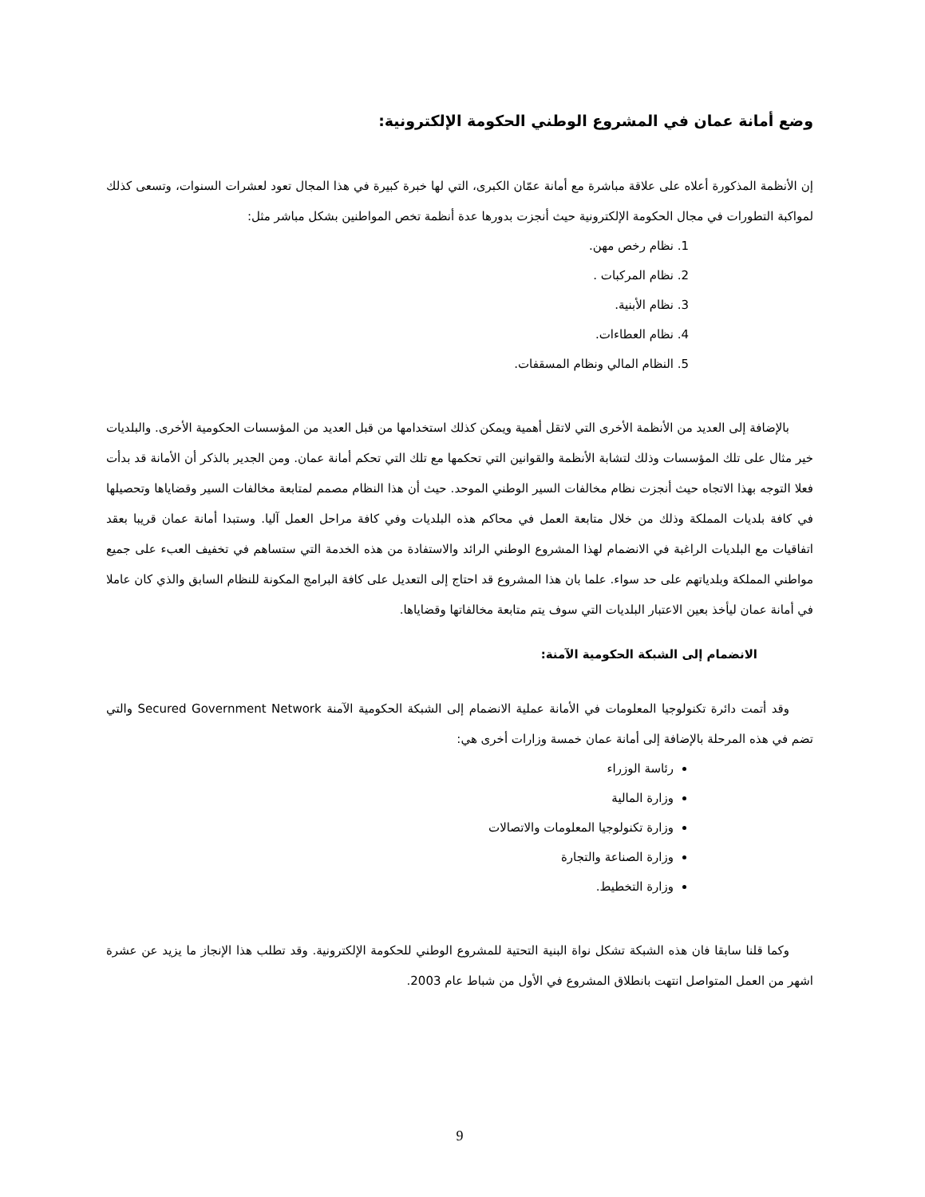وضع أمانة عمان في المشروع الوطني الحكومة الإلكترونية:
إن الأنظمة المذكورة أعلاه على علاقة مباشرة مع أمانة عمّان الكبرى، التي لها خبرة كبيرة في هذا المجال تعود لعشرات السنوات، وتسعى كذلك لمواكبة التطورات في مجال الحكومة الإلكترونية حيث أنجزت بدورها عدة أنظمة تخص المواطنين بشكل مباشر مثل:
1. نظام رخص مهن.
2. نظام المركبات .
3. نظام الأبنية.
4. نظام العطاءات.
5. النظام المالي ونظام المسقفات.
بالإضافة إلى العديد من الأنظمة الأخرى التي لاتقل أهمية ويمكن كذلك استخدامها من قبل العديد من المؤسسات الحكومية الأخرى. والبلديات خير مثال على تلك المؤسسات وذلك لتشابة الأنظمة والقوانين التي تحكمها مع تلك التي تحكم أمانة عمان. ومن الجدير بالذكر أن الأمانة قد بدأت فعلا التوجه بهذا الاتجاه حيث أنجزت نظام مخالفات السير الوطني الموحد. حيث أن هذا النظام مصمم لمتابعة مخالفات السير وقضاياها وتحصيلها في كافة بلديات المملكة وذلك من خلال متابعة العمل في محاكم هذه البلديات وفي كافة مراحل العمل آليا. وستبدا أمانة عمان قريبا بعقد اتفاقيات مع البلديات الراغبة في الانضمام لهذا المشروع الوطني الرائد والاستفادة من هذه الخدمة التي ستساهم في تخفيف العبء على جميع مواطني المملكة وبلدياتهم على حد سواء. علما بان هذا المشروع قد احتاج إلى التعديل على كافة البرامج المكونة للنظام السابق والذي كان عاملا في أمانة عمان ليأخذ بعين الاعتبار البلديات التي سوف يتم متابعة مخالفاتها وقضاياها.
الانضمام إلى الشبكة الحكومية الآمنة:
وقد أتمت دائرة تكنولوجيا المعلومات في الأمانة عملية الانضمام إلى الشبكة الحكومية الآمنة Secured Government Network والتي تضم في هذه المرحلة بالإضافة إلى أمانة عمان خمسة وزارات أخرى هي:
رئاسة الوزراء
وزارة المالية
وزارة تكنولوجيا المعلومات والاتصالات
وزارة الصناعة والتجارة
وزارة التخطيط.
وكما قلنا سابقا فان هذه الشبكة تشكل نواة البنية التحتية للمشروع الوطني للحكومة الإلكترونية. وقد تطلب هذا الإنجاز ما يزيد عن عشرة اشهر من العمل المتواصل انتهت بانطلاق المشروع في الأول من شباط عام 2003.
9